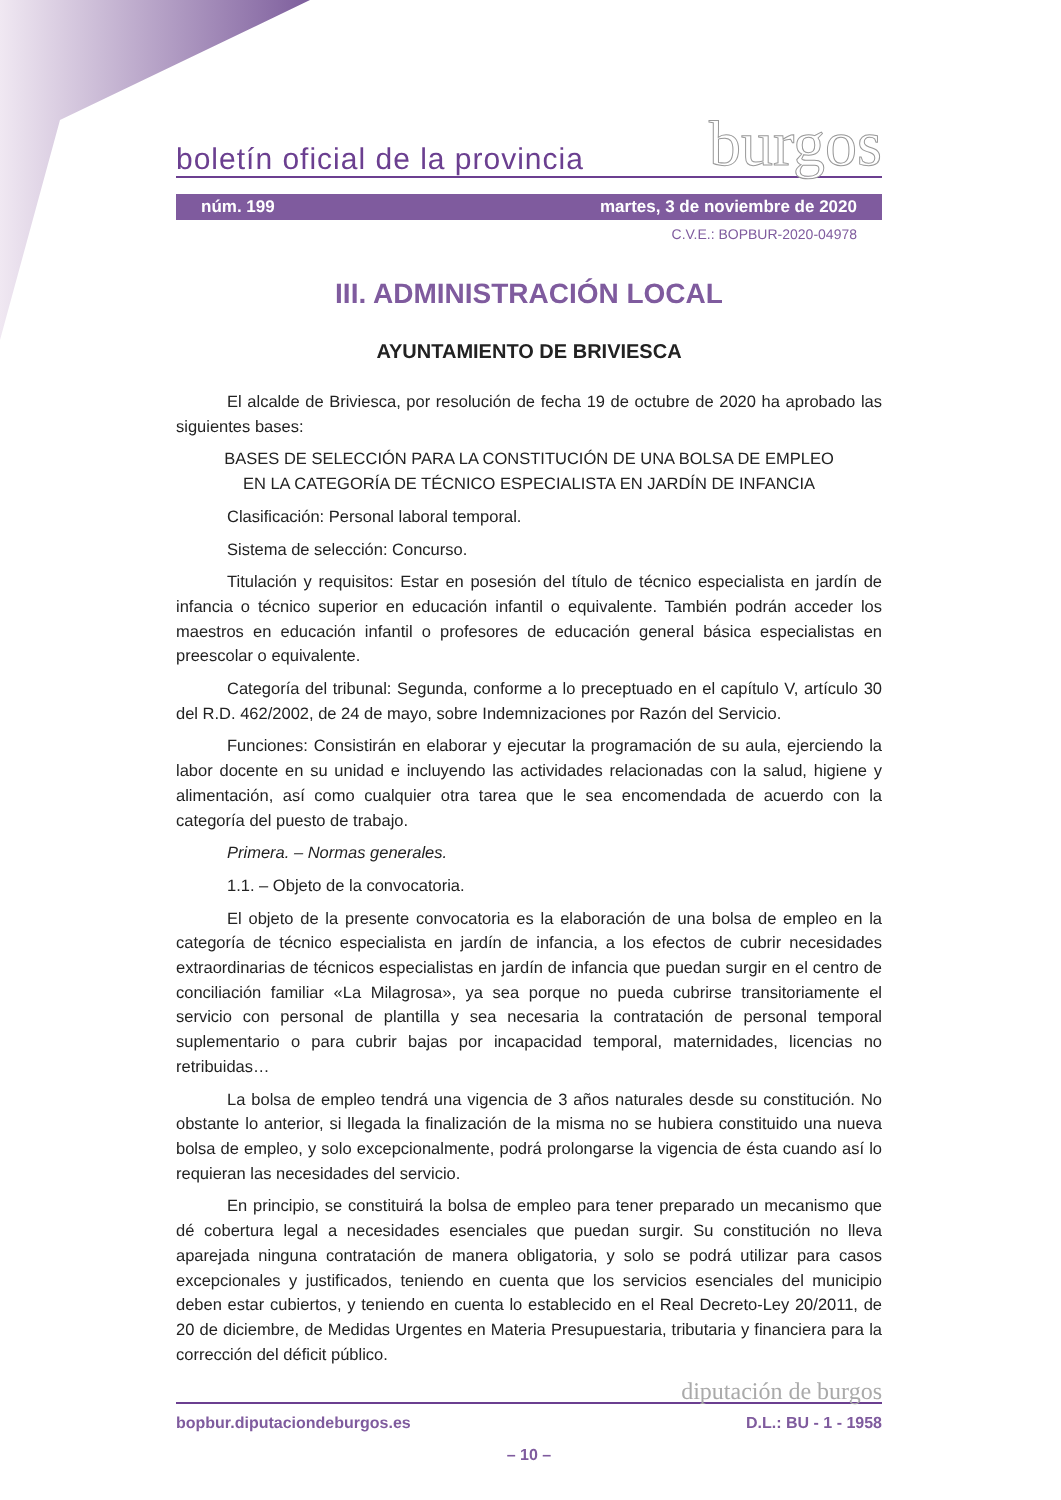boletín oficial de la provincia burgos
núm. 199 martes, 3 de noviembre de 2020
C.V.E.: BOPBUR-2020-04978
III. ADMINISTRACIÓN LOCAL
AYUNTAMIENTO DE BRIVIESCA
El alcalde de Briviesca, por resolución de fecha 19 de octubre de 2020 ha aprobado las siguientes bases:
BASES DE SELECCIÓN PARA LA CONSTITUCIÓN DE UNA BOLSA DE EMPLEO
EN LA CATEGORÍA DE TÉCNICO ESPECIALISTA EN JARDÍN DE INFANCIA
Clasificación: Personal laboral temporal.
Sistema de selección: Concurso.
Titulación y requisitos: Estar en posesión del título de técnico especialista en jardín de infancia o técnico superior en educación infantil o equivalente. También podrán acceder los maestros en educación infantil o profesores de educación general básica especialistas en preescolar o equivalente.
Categoría del tribunal: Segunda, conforme a lo preceptuado en el capítulo V, artículo 30 del R.D. 462/2002, de 24 de mayo, sobre Indemnizaciones por Razón del Servicio.
Funciones: Consistirán en elaborar y ejecutar la programación de su aula, ejerciendo la labor docente en su unidad e incluyendo las actividades relacionadas con la salud, higiene y alimentación, así como cualquier otra tarea que le sea encomendada de acuerdo con la categoría del puesto de trabajo.
Primera. – Normas generales.
1.1. – Objeto de la convocatoria.
El objeto de la presente convocatoria es la elaboración de una bolsa de empleo en la categoría de técnico especialista en jardín de infancia, a los efectos de cubrir necesidades extraordinarias de técnicos especialistas en jardín de infancia que puedan surgir en el centro de conciliación familiar «La Milagrosa», ya sea porque no pueda cubrirse transitoriamente el servicio con personal de plantilla y sea necesaria la contratación de personal temporal suplementario o para cubrir bajas por incapacidad temporal, maternidades, licencias no retribuidas…
La bolsa de empleo tendrá una vigencia de 3 años naturales desde su constitución. No obstante lo anterior, si llegada la finalización de la misma no se hubiera constituido una nueva bolsa de empleo, y solo excepcionalmente, podrá prolongarse la vigencia de ésta cuando así lo requieran las necesidades del servicio.
En principio, se constituirá la bolsa de empleo para tener preparado un mecanismo que dé cobertura legal a necesidades esenciales que puedan surgir. Su constitución no lleva aparejada ninguna contratación de manera obligatoria, y solo se podrá utilizar para casos excepcionales y justificados, teniendo en cuenta que los servicios esenciales del municipio deben estar cubiertos, y teniendo en cuenta lo establecido en el Real Decreto-Ley 20/2011, de 20 de diciembre, de Medidas Urgentes en Materia Presupuestaria, tributaria y financiera para la corrección del déficit público.
diputación de burgos
bopbur.diputaciondeburgos.es D.L.: BU - 1 - 1958
– 10 –